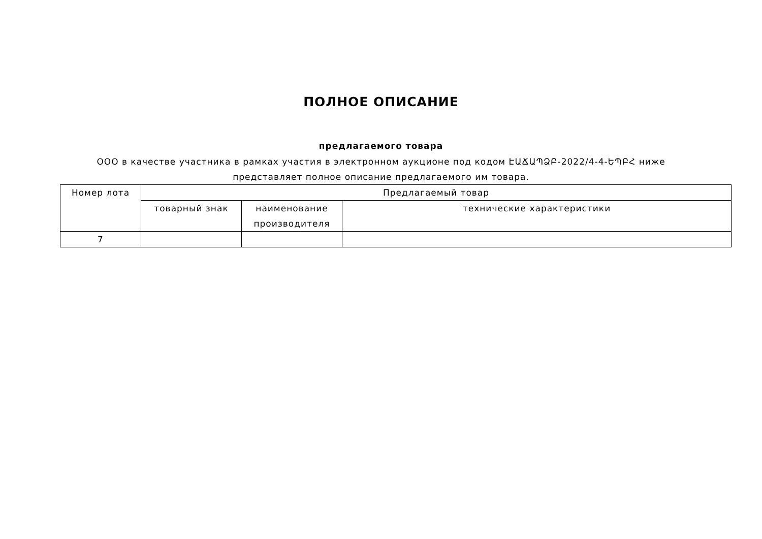ПОЛНОЕ ОПИСАНИЕ
предлагаемого товара
ООО в качестве участника в рамках участия в электронном аукционе под кодом ԷԱՃԱՊՁԲ-2022/4-4-ԵՊԲՀ ниже представляет полное описание предлагаемого им товара.
| Номер лота | Предлагаемый товар | | |
| --- | --- | --- | --- |
| | товарный знак | наименование производителя | технические характеристики |
| 7 | | | |